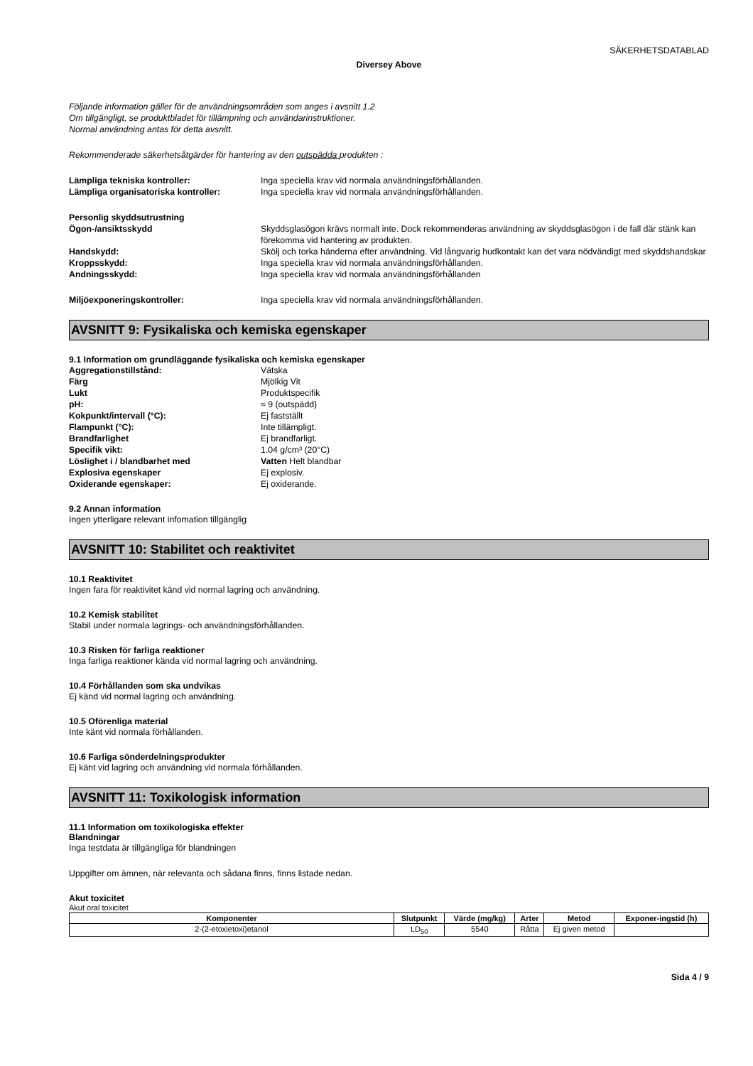SÄKERHETSDATABLAD
Diversey Above
Följande information gäller för de användningsområden som anges i avsnitt 1.2
Om tillgängligt, se produktbladet för tillämpning och användarinstruktioner.
Normal användning antas för detta avsnitt.
Rekommenderade säkerhetsåtgärder för hantering av den outspädda produkten :
Lämpliga tekniska kontroller: Inga speciella krav vid normala användningsförhållanden.
Lämpliga organisatoriska kontroller: Inga speciella krav vid normala användningsförhållanden.
Personlig skyddsutrustning
Ögon-/ansiktsskydd Skyddsglasögon krävs normalt inte. Dock rekommenderas användning av skyddsglasögon i de fall där stänk kan förekomma vid hantering av produkten.
Handskydd: Skölj och torka händerna efter användning. Vid långvarig hudkontakt kan det vara nödvändigt med skyddshandskar
Kroppsskydd: Inga speciella krav vid normala användningsförhållanden.
Andningsskydd: Inga speciella krav vid normala användningsförhållanden
Miljöexponeringskontroller: Inga speciella krav vid normala användningsförhållanden.
AVSNITT 9: Fysikaliska och kemiska egenskaper
9.1 Information om grundläggande fysikaliska och kemiska egenskaper
Aggregationstillstånd: Vätska
Färg Mjölkig Vit
Lukt Produktspecifik
pH: ≈ 9 (outspädd)
Kokpunkt/intervall (°C): Ej fastställt
Flampunkt (°C): Inte tillämpligt.
Brandfarlighet Ej brandfarligt.
Specifik vikt: 1.04 g/cm³ (20°C)
Löslighet i / blandbarhet med Vatten Helt blandbar
Explosiva egenskaper Ej explosiv.
Oxiderande egenskaper: Ej oxiderande.
9.2 Annan information
Ingen ytterligare relevant infomation tillgänglig
AVSNITT 10: Stabilitet och reaktivitet
10.1 Reaktivitet
Ingen fara för reaktivitet känd vid normal lagring och användning.
10.2 Kemisk stabilitet
Stabil under normala lagrings- och användningsförhållanden.
10.3 Risken för farliga reaktioner
Inga farliga reaktioner kända vid normal lagring och användning.
10.4 Förhållanden som ska undvikas
Ej känd vid normal lagring och användning.
10.5 Oförenliga material
Inte känt vid normala förhållanden.
10.6 Farliga sönderdelningsprodukter
Ej känt vid lagring och användning vid normala förhållanden.
AVSNITT 11: Toxikologisk information
11.1 Information om toxikologiska effekter
Blandningar
Inga testdata är tillgängliga för blandningen
Uppgifter om ämnen, när relevanta och sådana finns, finns listade nedan.
Akut toxicitet
Akut oral toxicitet
| Komponenter | Slutpunkt | Värde (mg/kg) | Arter | Metod | Exponer-ingstid (h) |
| --- | --- | --- | --- | --- | --- |
| 2-(2-etoxietoxi)etanol | LD<sub>50</sub> | 5540 | Råtta | Ej given metod | |
Sida 4 / 9